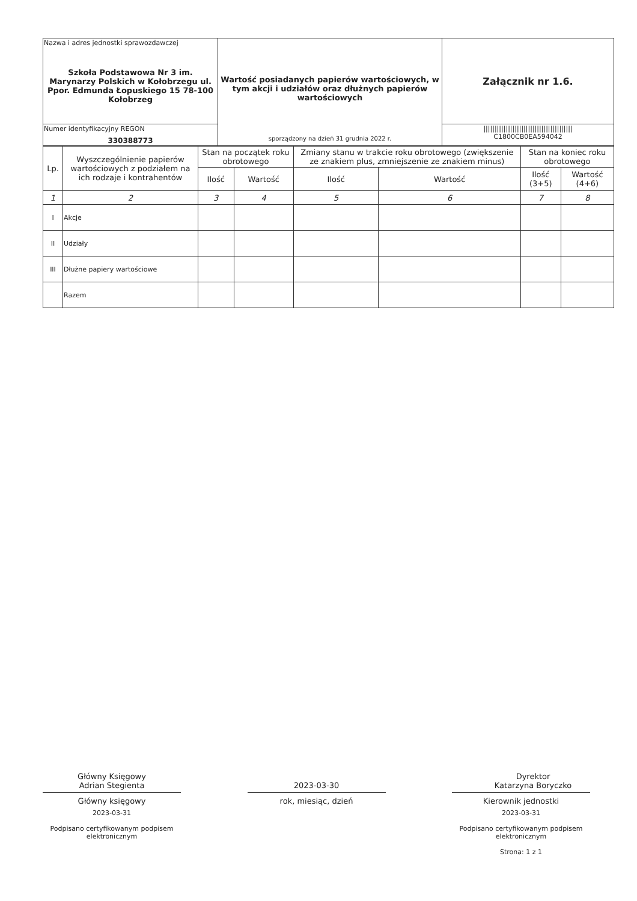| Nazwa i adres jednostki sprawozdawczej Szkoła Podstawowa Nr 3 im. Marynarzy Polskich w Kołobrzegu ul. Ppor. Edmunda Łopuskiego 15 78-100 Kołobrzeg | Wartość posiadanych papierów wartościowych, w tym akcji i udziałów oraz dłużnych papierów wartościowych sporządzony na dzień 31 grudnia 2022 r. | Załącznik nr 1.6. |
| Numer identyfikacyjny REGON 330388773 | | //////////////////////////////////////// C1800CB0EA594042 |
| Lp. | Wyszczególnienie papierów wartościowych z podziałem na ich rodzaje i kontrahentów | Stan na początek roku obrotowego | | Zmiany stanu w trakcie roku obrotowego (zwiększenie ze znakiem plus, zmniejszenie ze znakiem minus) | | Stan na koniec roku obrotowego | |
| --- | --- | --- | --- | --- | --- | --- | --- |
| | | Ilość | Wartość | Ilość | Wartość | Ilość (3+5) | Wartość (4+6) |
| 1 | 2 | 3 | 4 | 5 | 6 | 7 | 8 |
| I | Akcje | | | | | | |
| II | Udziały | | | | | | |
| III | Dłużne papiery wartościowe | | | | | | |
| | Razem | | | | | | |
Główny Księgowy
Adrian Stegienta
Główny księgowy
2023-03-31
Podpisano certyfikowanym podpisem elektronicznym
2023-03-30
rok, miesiąc, dzień
Dyrektor
Katarzyna Boryczko
Kierownik jednostki
2023-03-31
Podpisano certyfikowanym podpisem elektronicznym
Strona: 1 z 1